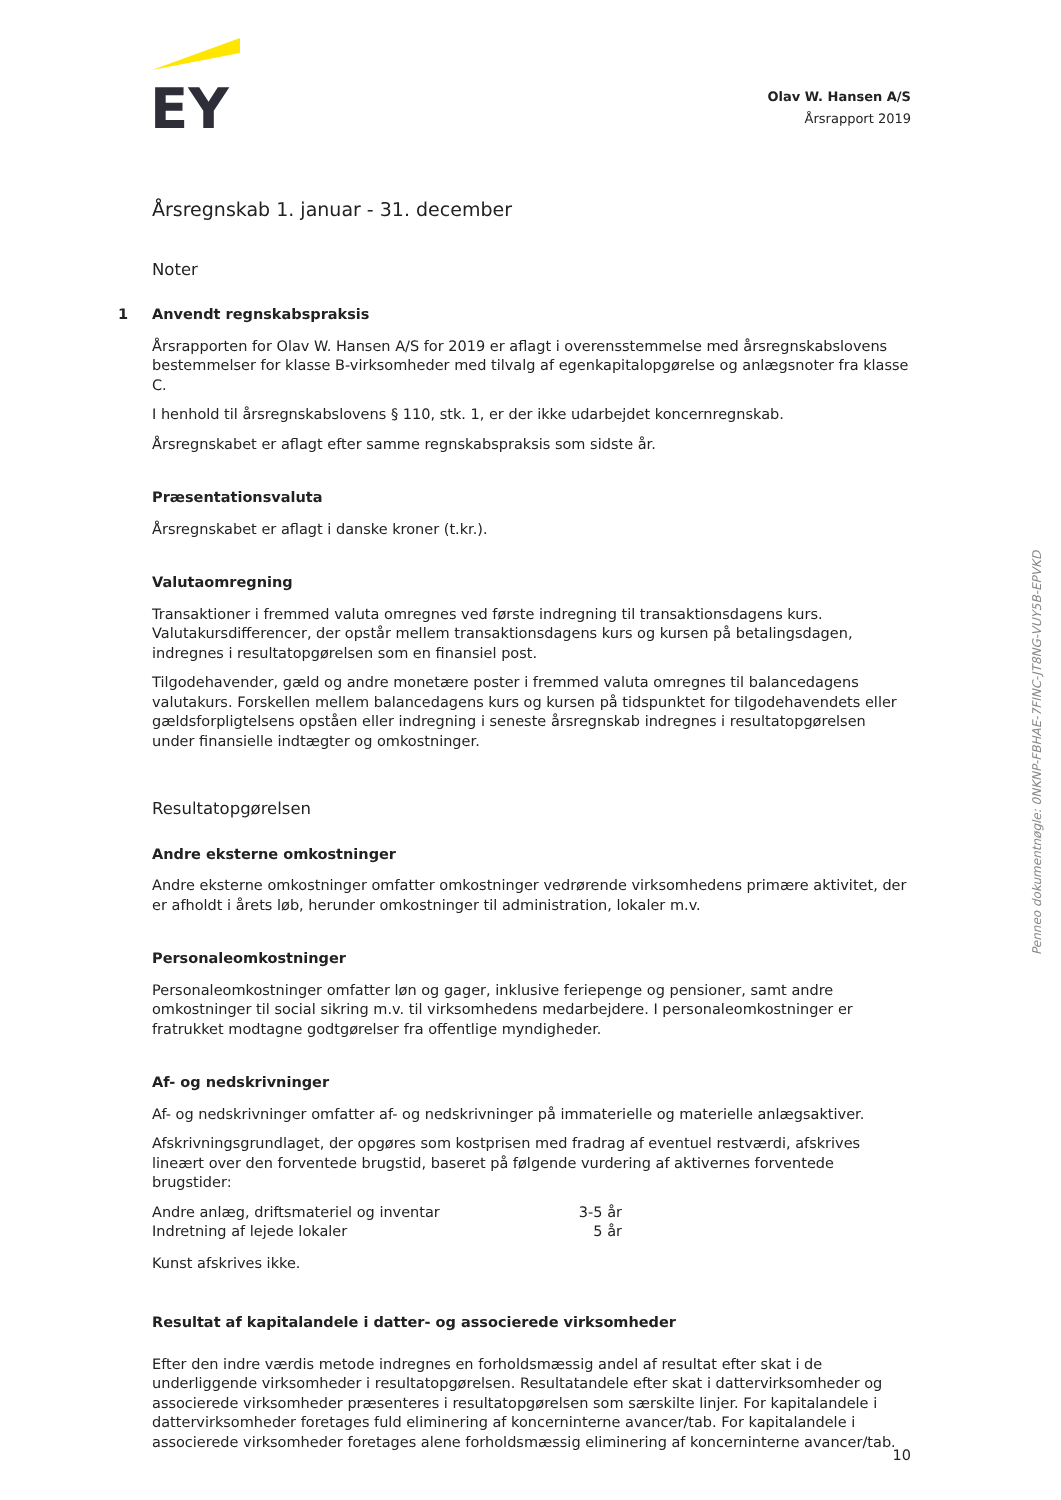EY
Olav W. Hansen A/S
Årsrapport 2019
Årsregnskab 1. januar - 31. december
Noter
1 Anvendt regnskabspraksis
Årsrapporten for Olav W. Hansen A/S for 2019 er aflagt i overensstemmelse med årsregnskabslovens bestemmelser for klasse B-virksomheder med tilvalg af egenkapitalopgørelse og anlægsnoter fra klasse C.
I henhold til årsregnskabslovens § 110, stk. 1, er der ikke udarbejdet koncernregnskab.
Årsregnskabet er aflagt efter samme regnskabspraksis som sidste år.
Præsentationsvaluta
Årsregnskabet er aflagt i danske kroner (t.kr.).
Valutaomregning
Transaktioner i fremmed valuta omregnes ved første indregning til transaktionsdagens kurs. Valutakursdifferencer, der opstår mellem transaktionsdagens kurs og kursen på betalingsdagen, indregnes i resultatopgørelsen som en finansiel post.
Tilgodehavender, gæld og andre monetære poster i fremmed valuta omregnes til balancedagens valutakurs. Forskellen mellem balancedagens kurs og kursen på tidspunktet for tilgodehavendets eller gældsforpligtelsens opståen eller indregning i seneste årsregnskab indregnes i resultatopgørelsen under finansielle indtægter og omkostninger.
Resultatopgørelsen
Andre eksterne omkostninger
Andre eksterne omkostninger omfatter omkostninger vedrørende virksomhedens primære aktivitet, der er afholdt i årets løb, herunder omkostninger til administration, lokaler m.v.
Personaleomkostninger
Personaleomkostninger omfatter løn og gager, inklusive feriepenge og pensioner, samt andre omkostninger til social sikring m.v. til virksomhedens medarbejdere. I personaleomkostninger er fratrukket modtagne godtgørelser fra offentlige myndigheder.
Af- og nedskrivninger
Af- og nedskrivninger omfatter af- og nedskrivninger på immaterielle og materielle anlægsaktiver.
Afskrivningsgrundlaget, der opgøres som kostprisen med fradrag af eventuel restværdi, afskrives lineært over den forventede brugstid, baseret på følgende vurdering af aktivernes forventede brugstider:
| Andre anlæg, driftsmateriel og inventar | 3-5 år |
| Indretning af lejede lokaler | 5 år |
Kunst afskrives ikke.
Resultat af kapitalandele i datter- og associerede virksomheder
Efter den indre værdis metode indregnes en forholdsmæssig andel af resultat efter skat i de underliggende virksomheder i resultatopgørelsen. Resultatandele efter skat i dattervirksomheder og associerede virksomheder præsenteres i resultatopgørelsen som særskilte linjer. For kapitalandele i dattervirksomheder foretages fuld eliminering af koncerninterne avancer/tab. For kapitalandele i associerede virksomheder foretages alene forholdsmæssig eliminering af koncerninterne avancer/tab.
Penneo dokumentnøgle: 0NKNP-FBHAE-7FINC-JT8NG-VUY5B-EPVKD
10